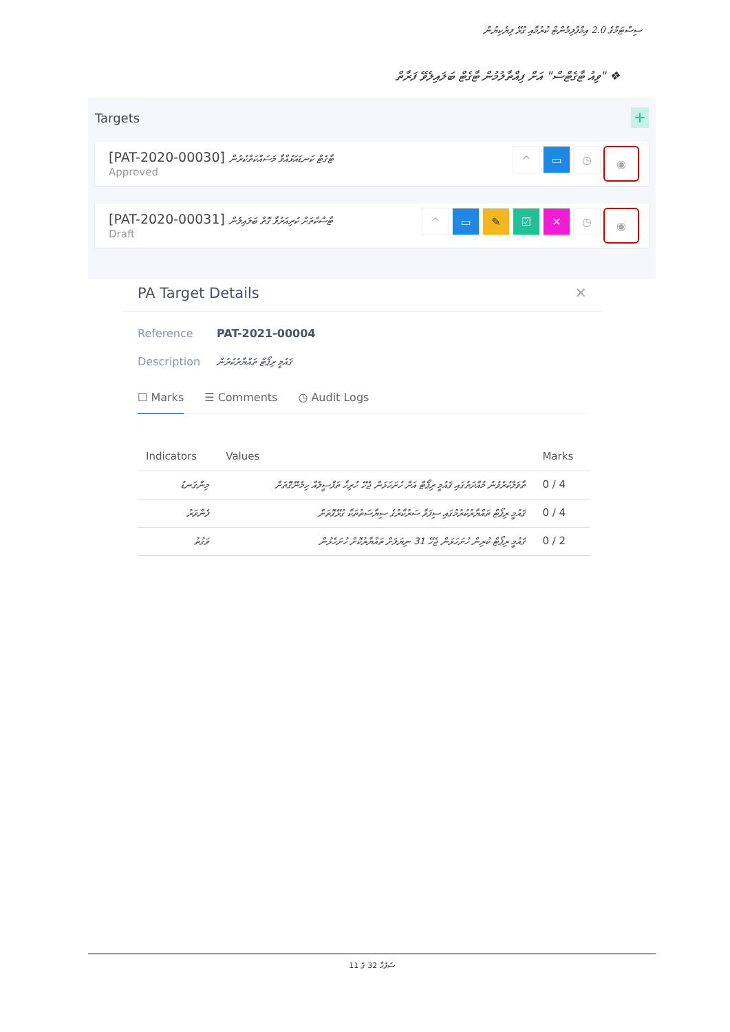ސިސްޓަމްގެ 2.0 އިމްޕްލިމެންޓް ކުރުމާއި ގުޅޭ ލިޔެކިޔުން
❖ "ވިއު ޓާގެޓްސް" އަށް ފިއްތާލުމުން ޓާގެޓް ބަލައިލެވޭ ފަރާތް
Targets +
[PAT-2020-00030] ޓާގެޓް ކަނޑައަޅުއްވާ މަސައްކަތްކުރުން
Approved
^ ▭ ◷ ◉
[PAT-2020-00031] ޓާސްކްތަށް ކުރިއަރުވާ ގޮތް ބަލައިލުން
Draft
^ ▭ ✎ ☑ ✕ ◷ ◉
PA Target Details ✕
Reference PAT-2021-00004
Description ޤައުމީ ރިޕޯޓް ތައްޔާރުކުރުން
☐ Marks ☰ Comments ◷ Audit Logs
| Indicators | Values | Marks |
| --- | --- | --- |
| މިންގަނޑު | ތާވަލްކުރެވުނު މުއްދަތުގައި ޤައުމީ ރިޕޯޓް އަށް ހުށަހަޅަން ޖެހޭ ހުރިހާ ތަފްސީލެއް ހިމެނޭގޮތަށް | 0 / 4 |
| ފެންވަރު | ޤައުމީ ރިޕޯޓް ތައްޔާރުކުރުމުގައި ސިފަވާ ސަރުކާރުގެ ސިޔާސަތުތަކާ ގުޅޭގޮތަށް | 0 / 4 |
| ވަގުތު | ޤައުމީ ރިޕޯޓް ކުރިން ހުށަހަޅަން ޖެހޭ 31 ނިޔަލަށް ތައްޔާރުކޮށް ހުށަހެޅުން | 0 / 2 |
ސަފުހާ 32 ގެ 11